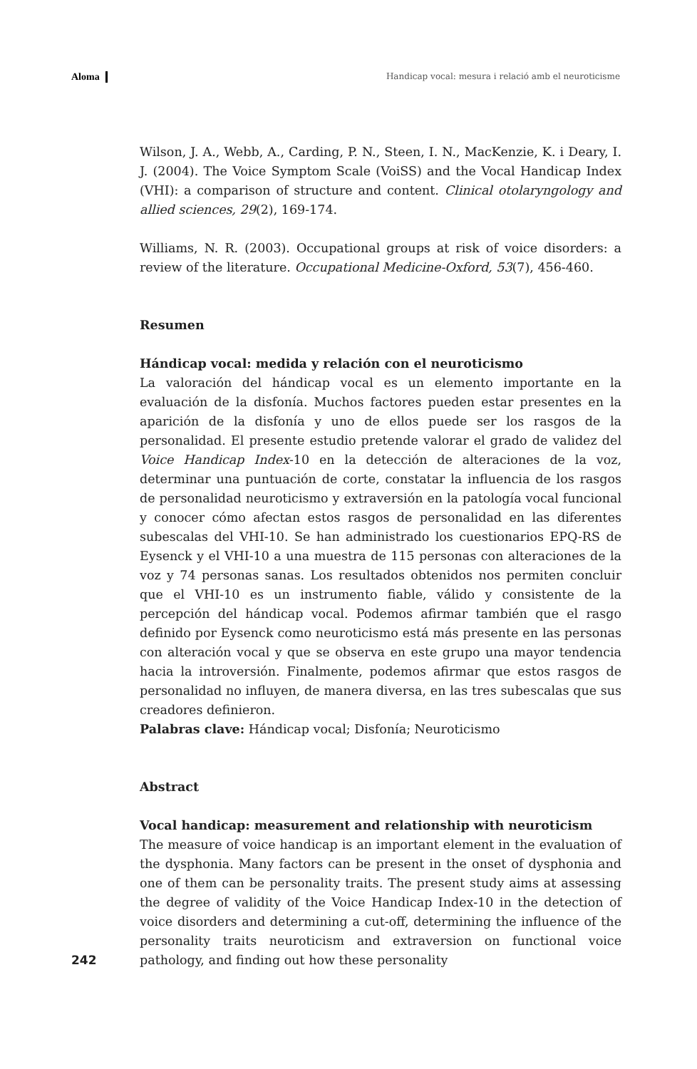Aloma Handicap vocal: mesura i relació amb el neuroticisme
Wilson, J. A., Webb, A., Carding, P. N., Steen, I. N., MacKenzie, K. i Deary, I. J. (2004). The Voice Symptom Scale (VoiSS) and the Vocal Handicap Index (VHI): a comparison of structure and content. Clinical otolaryngology and allied sciences, 29(2), 169-174.
Williams, N. R. (2003). Occupational groups at risk of voice disorders: a review of the literature. Occupational Medicine-Oxford, 53(7), 456-460.
Resumen
Hándicap vocal: medida y relación con el neuroticismo
La valoración del hándicap vocal es un elemento importante en la evaluación de la disfonía. Muchos factores pueden estar presentes en la aparición de la disfonía y uno de ellos puede ser los rasgos de la personalidad. El presente estudio pretende valorar el grado de validez del Voice Handicap Index-10 en la detección de alteraciones de la voz, determinar una puntuación de corte, constatar la influencia de los rasgos de personalidad neuroticismo y extraversión en la patología vocal funcional y conocer cómo afectan estos rasgos de personalidad en las diferentes subescalas del VHI-10. Se han administrado los cuestionarios EPQ-RS de Eysenck y el VHI-10 a una muestra de 115 personas con alteraciones de la voz y 74 personas sanas. Los resultados obtenidos nos permiten concluir que el VHI-10 es un instrumento fiable, válido y consistente de la percepción del hándicap vocal. Podemos afirmar también que el rasgo definido por Eysenck como neuroticismo está más presente en las personas con alteración vocal y que se observa en este grupo una mayor tendencia hacia la introversión. Finalmente, podemos afirmar que estos rasgos de personalidad no influyen, de manera diversa, en las tres subescalas que sus creadores definieron.
Palabras clave: Hándicap vocal; Disfonía; Neuroticismo
Abstract
Vocal handicap: measurement and relationship with neuroticism
The measure of voice handicap is an important element in the evaluation of the dysphonia. Many factors can be present in the onset of dysphonia and one of them can be personality traits. The present study aims at assessing the degree of validity of the Voice Handicap Index-10 in the detection of voice disorders and determining a cut-off, determining the influence of the personality traits neuroticism and extraversion on functional voice pathology, and finding out how these personality
242